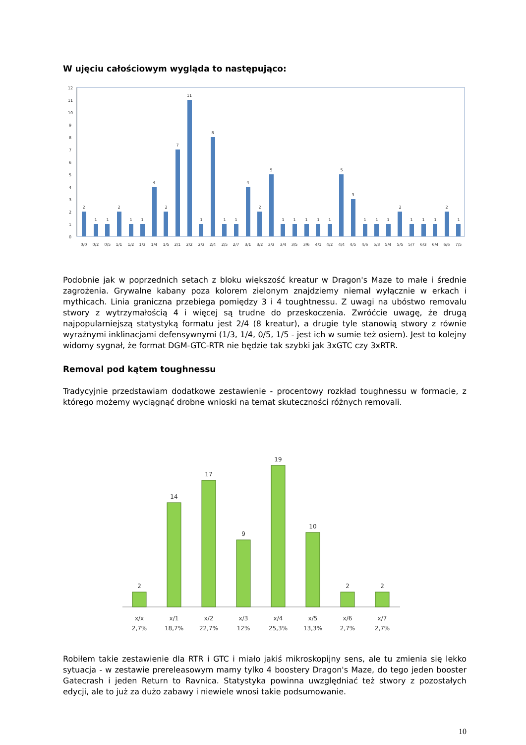W ujęciu całościowym wygląda to następująco:
12
11
10
9
8
7
6
5
4
3
2
1
0
2
1
1
2
1
1
4
2
7
11
1
8
1
1
4
2
5
1
1
1
1
1
5
3
1
1
1
2
1
1
1
2
1
0/0
0/2
0/5
1/1
1/2
1/3
1/4
1/5
2/1
2/2
2/3
2/4
2/5
2/7
3/1
3/2
3/3
3/4
3/5
3/6
4/1
4/2
4/4
4/5
4/6
5/3
5/4
5/5
5/7
6/3
6/4
6/6
7/5
Podobnie jak w poprzednich setach z bloku większość kreatur w Dragon's Maze to małe i średnie zagrożenia. Grywalne kabany poza kolorem zielonym znajdziemy niemal wyłącznie w erkach i mythicach. Linia graniczna przebiega pomiędzy 3 i 4 toughtnessu. Z uwagi na ubóstwo removalu stwory z wytrzymałością 4 i więcej są trudne do przeskoczenia. Zwróćcie uwagę, że drugą najpopularniejszą statystyką formatu jest 2/4 (8 kreatur), a drugie tyle stanowią stwory z równie wyraźnymi inklinacjami defensywnymi (1/3, 1/4, 0/5, 1/5 - jest ich w sumie też osiem). Jest to kolejny widomy sygnał, że format DGM-GTC-RTR nie będzie tak szybki jak 3xGTC czy 3xRTR.
Removal pod kątem toughnessu
Tradycyjnie przedstawiam dodatkowe zestawienie - procentowy rozkład toughnessu w formacie, z którego możemy wyciągnąć drobne wnioski na temat skuteczności różnych removali.
2
14
17
9
19
10
2
2
x/x
x/1
x/2
x/3
x/4
x/5
x/6
x/7
2,7%
18,7%
22,7%
12%
25,3%
13,3%
2,7%
2,7%
Robiłem takie zestawienie dla RTR i GTC i miało jakiś mikroskopijny sens, ale tu zmienia się lekko sytuacja - w zestawie prereleasowym mamy tylko 4 boostery Dragon's Maze, do tego jeden booster Gatecrash i jeden Return to Ravnica. Statystyka powinna uwzględniać też stwory z pozostałych edycji, ale to już za dużo zabawy i niewiele wnosi takie podsumowanie.
10